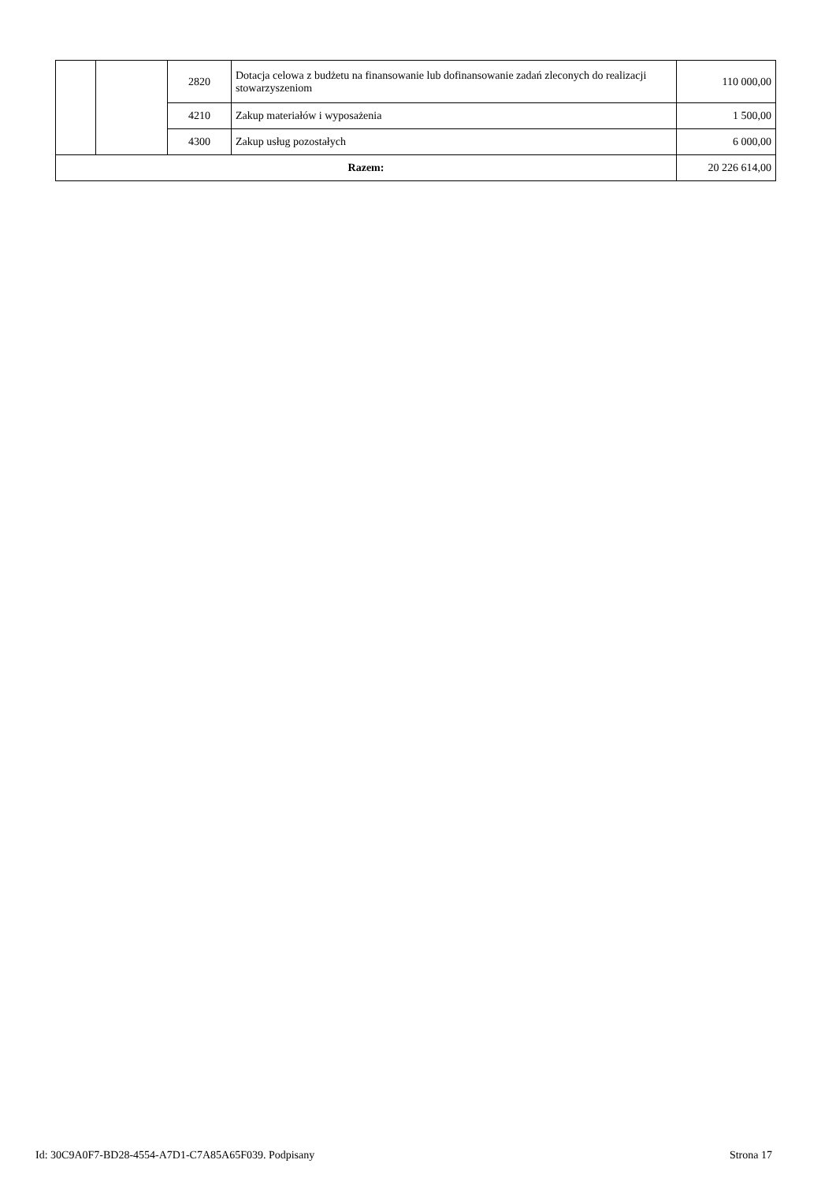| | | 2820 | Dotacja celowa z budżetu na finansowanie lub dofinansowanie zadań zleconych do realizacji stowarzyszeniom | 110 000,00 |
| | | 4210 | Zakup materiałów i wyposażenia | 1 500,00 |
| | | 4300 | Zakup usług pozostałych | 6 000,00 |
| Razem: | | | | 20 226 614,00 |
Id: 30C9A0F7-BD28-4554-A7D1-C7A85A65F039. Podpisany Strona 17